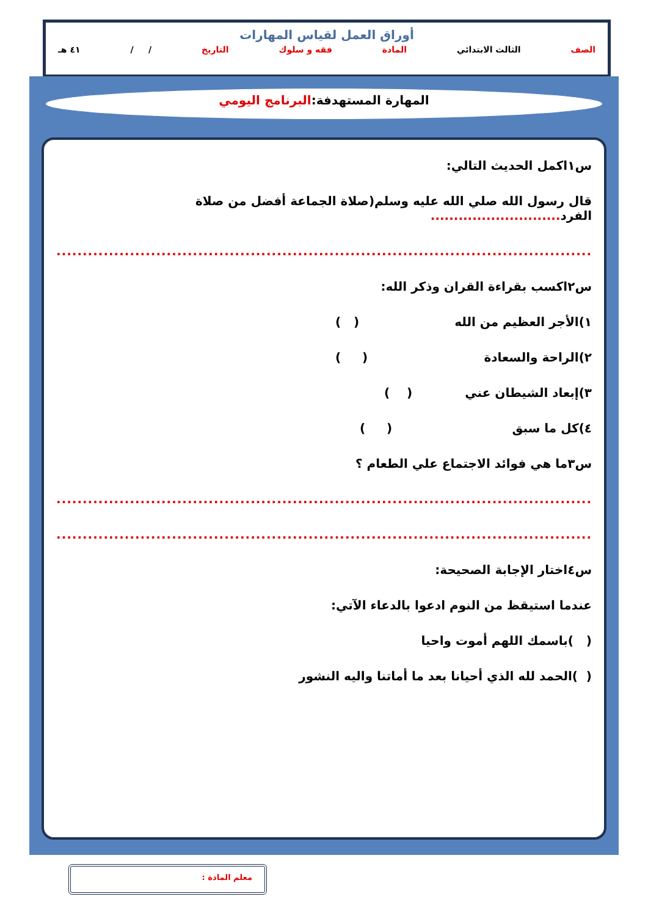أوراق العمل لقياس المهارات
الصف الثالث الابتدائي المادة فقه و سلوك التاريخ / / ٤١ هـ
المهارة المستهدفة:البرنامج اليومي
س١اكمل الحديث التالي:
قال رسول الله صلي الله عليه وسلم(صلاة الجماعة أفضل من صلاة الفرد............................
.....................................................................................................................
س٢اكسب بقراءة القران وذكر الله:
١)الأجر العظيم من الله ( )
٢)الراحة والسعادة ( )
٣)إبعاد الشيطان عني ( )
٤)كل ما سبق ( )
س٣ما هي فوائد الاجتماع علي الطعام ؟
.....................................................................................................................
.....................................................................................................................
س٤اختار الإجابة الصحيحة:
عندما استيقظ من النوم ادعوا بالدعاء الآتي:
( )باسمك اللهم أموت واحيا
( )الحمد لله الذي أحيانا بعد ما أماتنا واليه النشور
معلم المادة :